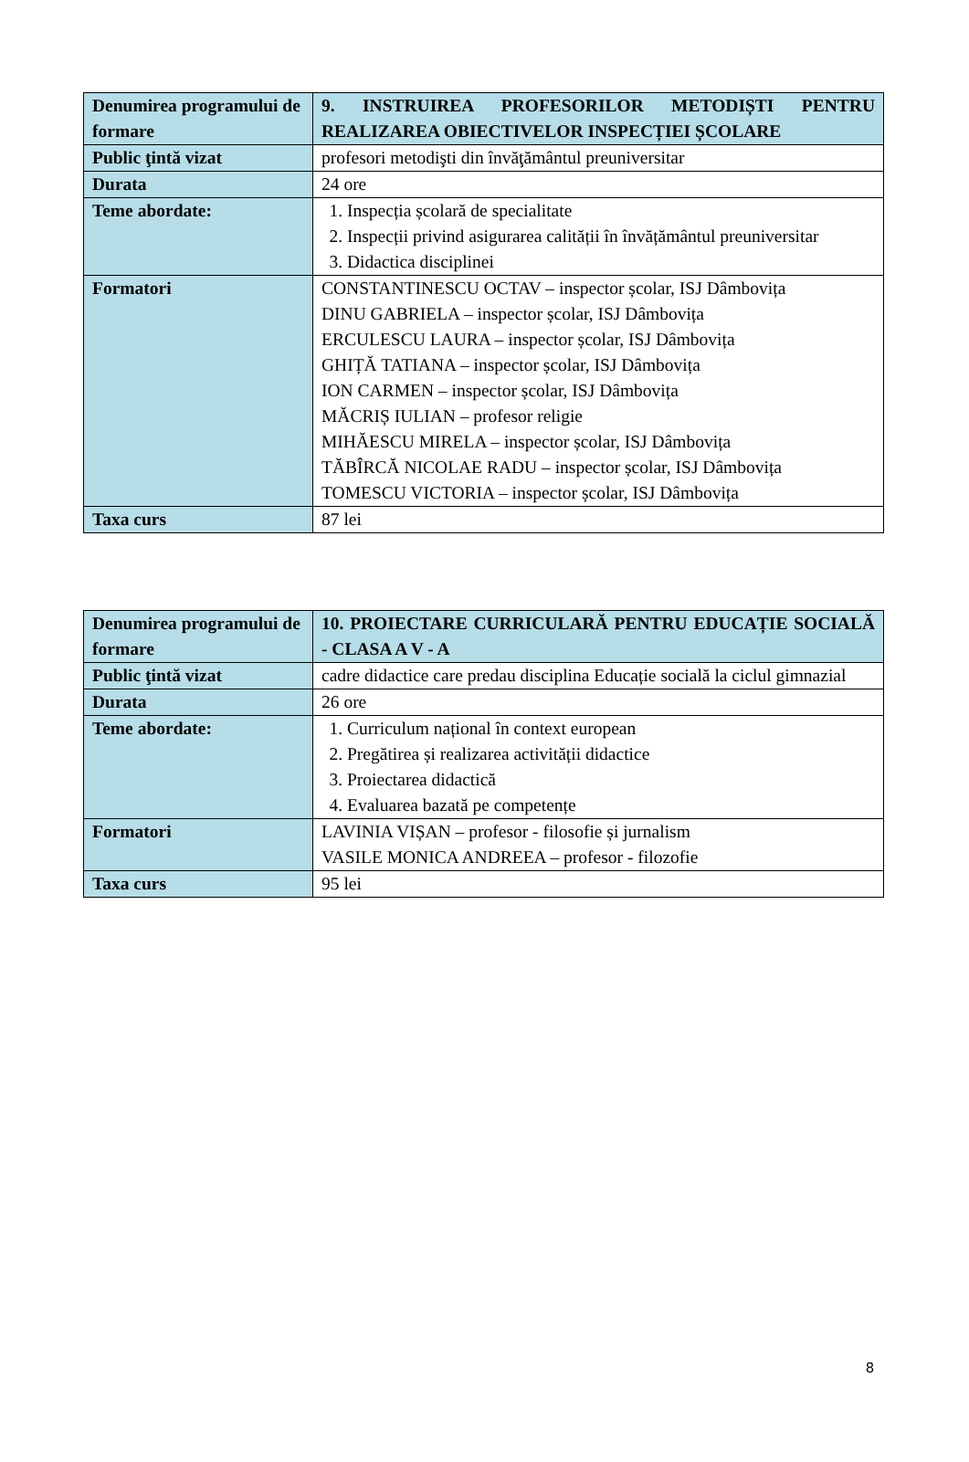| Denumirea programului de formare | 9. INSTRUIREA PROFESORILOR METODIȘTI PENTRU REALIZAREA OBIECTIVELOR INSPECȚIEI ȘCOLARE |
| Public ţintă vizat | profesori metodişti din învăţământul preuniversitar |
| Durata | 24 ore |
| Teme abordate: | 1. Inspecția școlară de specialitate 2. Inspecții privind asigurarea calității în învățământul preuniversitar 3. Didactica disciplinei |
| Formatori | CONSTANTINESCU OCTAV – inspector școlar, ISJ Dâmbovița DINU GABRIELA – inspector școlar, ISJ Dâmbovița ERCULESCU LAURA – inspector școlar, ISJ Dâmbovița GHIȚĂ TATIANA – inspector școlar, ISJ Dâmbovița ION CARMEN – inspector școlar, ISJ Dâmbovița MĂCRIȘ IULIAN – profesor religie MIHĂESCU MIRELA – inspector școlar, ISJ Dâmbovița TĂBÎRCĂ NICOLAE RADU – inspector școlar, ISJ Dâmbovița TOMESCU VICTORIA – inspector școlar, ISJ Dâmbovița |
| Taxa curs | 87 lei |
| Denumirea programului de formare | 10. PROIECTARE CURRICULARĂ PENTRU EDUCAȚIE SOCIALĂ - CLASA A V - A |
| Public ţintă vizat | cadre didactice care predau disciplina Educație socială la ciclul gimnazial |
| Durata | 26 ore |
| Teme abordate: | 1. Curriculum național în context european 2. Pregătirea și realizarea activității didactice 3. Proiectarea didactică 4. Evaluarea bazată pe competențe |
| Formatori | LAVINIA VIȘAN – profesor - filosofie și jurnalism VASILE MONICA ANDREEA – profesor - filozofie |
| Taxa curs | 95 lei |
8